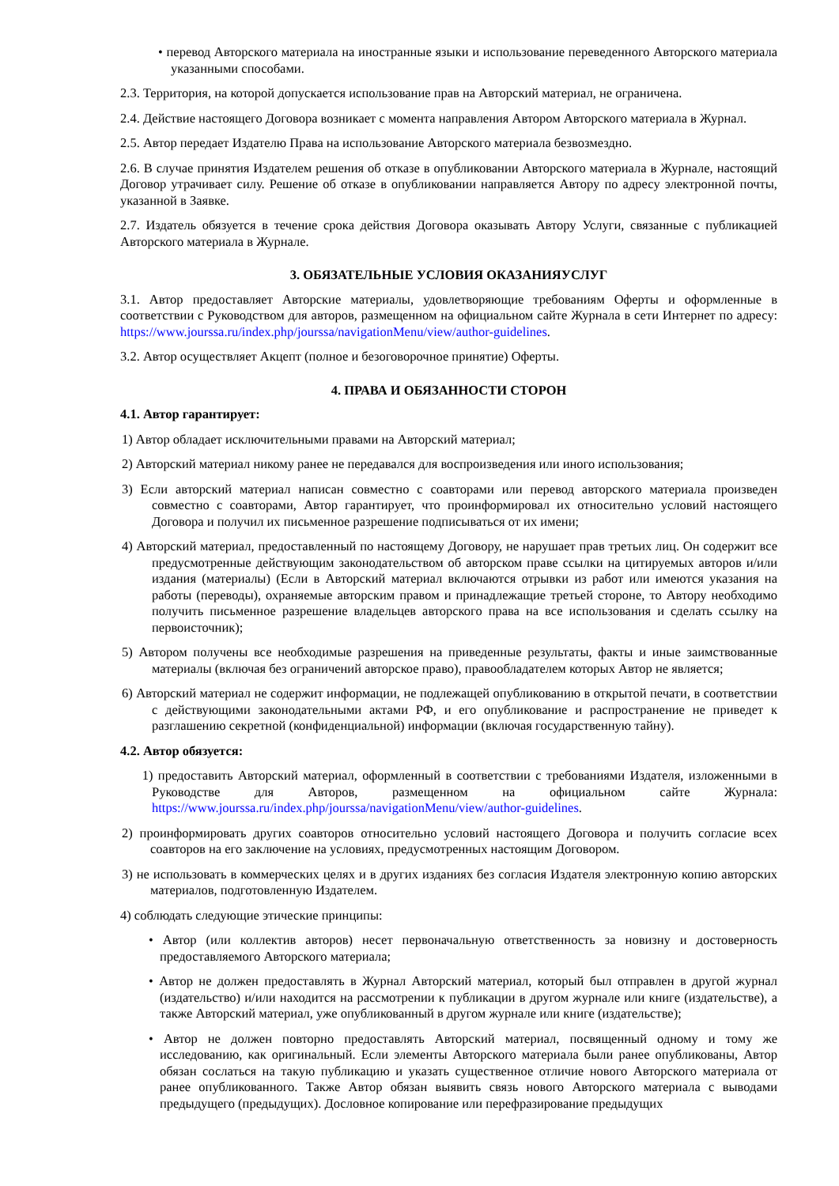• перевод Авторского материала на иностранные языки и использование переведенного Авторского материала указанными способами.
2.3. Территория, на которой допускается использование прав на Авторский материал, не ограничена.
2.4. Действие настоящего Договора возникает с момента направления Автором Авторского материала в Журнал.
2.5. Автор передает Издателю Права на использование Авторского материала безвозмездно.
2.6. В случае принятия Издателем решения об отказе в опубликовании Авторского материала в Журнале, настоящий Договор утрачивает силу. Решение об отказе в опубликовании направляется Автору по адресу электронной почты, указанной в Заявке.
2.7. Издатель обязуется в течение срока действия Договора оказывать Автору Услуги, связанные с публикацией Авторского материала в Журнале.
3. ОБЯЗАТЕЛЬНЫЕ УСЛОВИЯ ОКАЗАНИЯУСЛУГ
3.1. Автор предоставляет Авторские материалы, удовлетворяющие требованиям Оферты и оформленные в соответствии с Руководством для авторов, размещенном на официальном сайте Журнала в сети Интернет по адресу: https://www.jourssa.ru/index.php/jourssa/navigationMenu/view/author-guidelines.
3.2. Автор осуществляет Акцепт (полное и безоговорочное принятие) Оферты.
4. ПРАВА И ОБЯЗАННОСТИ СТОРОН
4.1. Автор гарантирует:
1) Автор обладает исключительными правами на Авторский материал;
2) Авторский материал никому ранее не передавался для воспроизведения или иного использования;
3) Если авторский материал написан совместно с соавторами или перевод авторского материала произведен совместно с соавторами, Автор гарантирует, что проинформировал их относительно условий настоящего Договора и получил их письменное разрешение подписываться от их имени;
4) Авторский материал, предоставленный по настоящему Договору, не нарушает прав третьих лиц. Он содержит все предусмотренные действующим законодательством об авторском праве ссылки на цитируемых авторов и/или издания (материалы) (Если в Авторский материал включаются отрывки из работ или имеются указания на работы (переводы), охраняемые авторским правом и принадлежащие третьей стороне, то Автору необходимо получить письменное разрешение владельцев авторского права на все использования и сделать ссылку на первоисточник);
5) Автором получены все необходимые разрешения на приведенные результаты, факты и иные заимствованные материалы (включая без ограничений авторское право), правообладателем которых Автор не является;
6) Авторский материал не содержит информации, не подлежащей опубликованию в открытой печати, в соответствии с действующими законодательными актами РФ, и его опубликование и распространение не приведет к разглашению секретной (конфиденциальной) информации (включая государственную тайну).
4.2. Автор обязуется:
1) предоставить Авторский материал, оформленный в соответствии с требованиями Издателя, изложенными в Руководстве для Авторов, размещенном на официальном сайте Журнала: https://www.jourssa.ru/index.php/jourssa/navigationMenu/view/author-guidelines.
2) проинформировать других соавторов относительно условий настоящего Договора и получить согласие всех соавторов на его заключение на условиях, предусмотренных настоящим Договором.
3) не использовать в коммерческих целях и в других изданиях без согласия Издателя электронную копию авторских материалов, подготовленную Издателем.
4) соблюдать следующие этические принципы:
• Автор (или коллектив авторов) несет первоначальную ответственность за новизну и достоверность предоставляемого Авторского материала;
• Автор не должен предоставлять в Журнал Авторский материал, который был отправлен в другой журнал (издательство) и/или находится на рассмотрении к публикации в другом журнале или книге (издательстве), а также Авторский материал, уже опубликованный в другом журнале или книге (издательстве);
• Автор не должен повторно предоставлять Авторский материал, посвященный одному и тому же исследованию, как оригинальный. Если элементы Авторского материала были ранее опубликованы, Автор обязан сослаться на такую публикацию и указать существенное отличие нового Авторского материала от ранее опубликованного. Также Автор обязан выявить связь нового Авторского материала с выводами предыдущего (предыдущих). Дословное копирование или перефразирование предыдущих